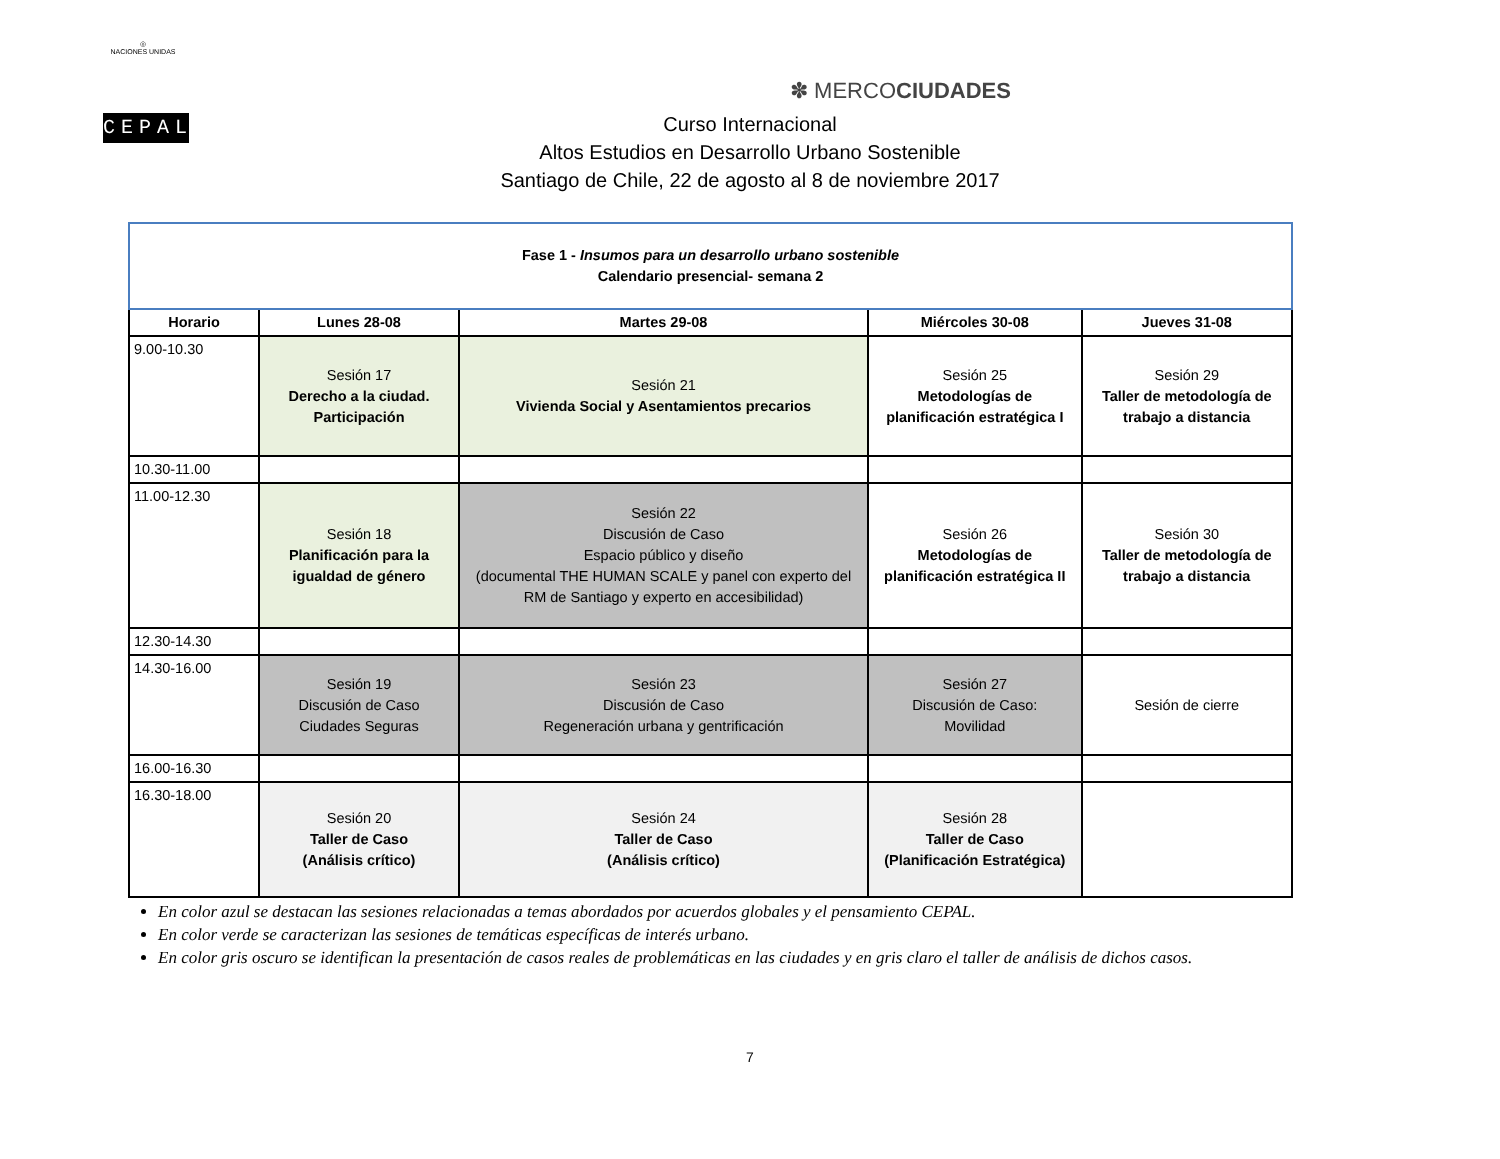◎
NACIONES UNIDAS
CEPAL
✽ MERCOCIUDADES
Curso Internacional
Altos Estudios en Desarrollo Urbano Sostenible
Santiago de Chile, 22 de agosto al 8 de noviembre 2017
| Fase 1 - Insumos para un desarrollo urbano sostenible Calendario presencial- semana 2 | | | | |
| Horario | Lunes 28-08 | Martes 29-08 | Miércoles 30-08 | Jueves 31-08 |
| 9.00-10.30 | Sesión 17 Derecho a la ciudad. Participación | Sesión 21 Vivienda Social y Asentamientos precarios | Sesión 25 Metodologías de planificación estratégica I | Sesión 29 Taller de metodología de trabajo a distancia |
| 10.30-11.00 | | | | |
| 11.00-12.30 | Sesión 18 Planificación para la igualdad de género | Sesión 22 Discusión de Caso Espacio público y diseño (documental THE HUMAN SCALE y panel con experto del RM de Santiago y experto en accesibilidad) | Sesión 26 Metodologías de planificación estratégica II | Sesión 30 Taller de metodología de trabajo a distancia |
| 12.30-14.30 | | | | |
| 14.30-16.00 | Sesión 19 Discusión de Caso Ciudades Seguras | Sesión 23 Discusión de Caso Regeneración urbana y gentrificación | Sesión 27 Discusión de Caso: Movilidad | Sesión de cierre |
| 16.00-16.30 | | | | |
| 16.30-18.00 | Sesión 20 Taller de Caso (Análisis crítico) | Sesión 24 Taller de Caso (Análisis crítico) | Sesión 28 Taller de Caso (Planificación Estratégica) | |
En color azul se destacan las sesiones relacionadas a temas abordados por acuerdos globales y el pensamiento CEPAL.
En color verde se caracterizan las sesiones de temáticas específicas de interés urbano.
En color gris oscuro se identifican la presentación de casos reales de problemáticas en las ciudades y en gris claro el taller de análisis de dichos casos.
7